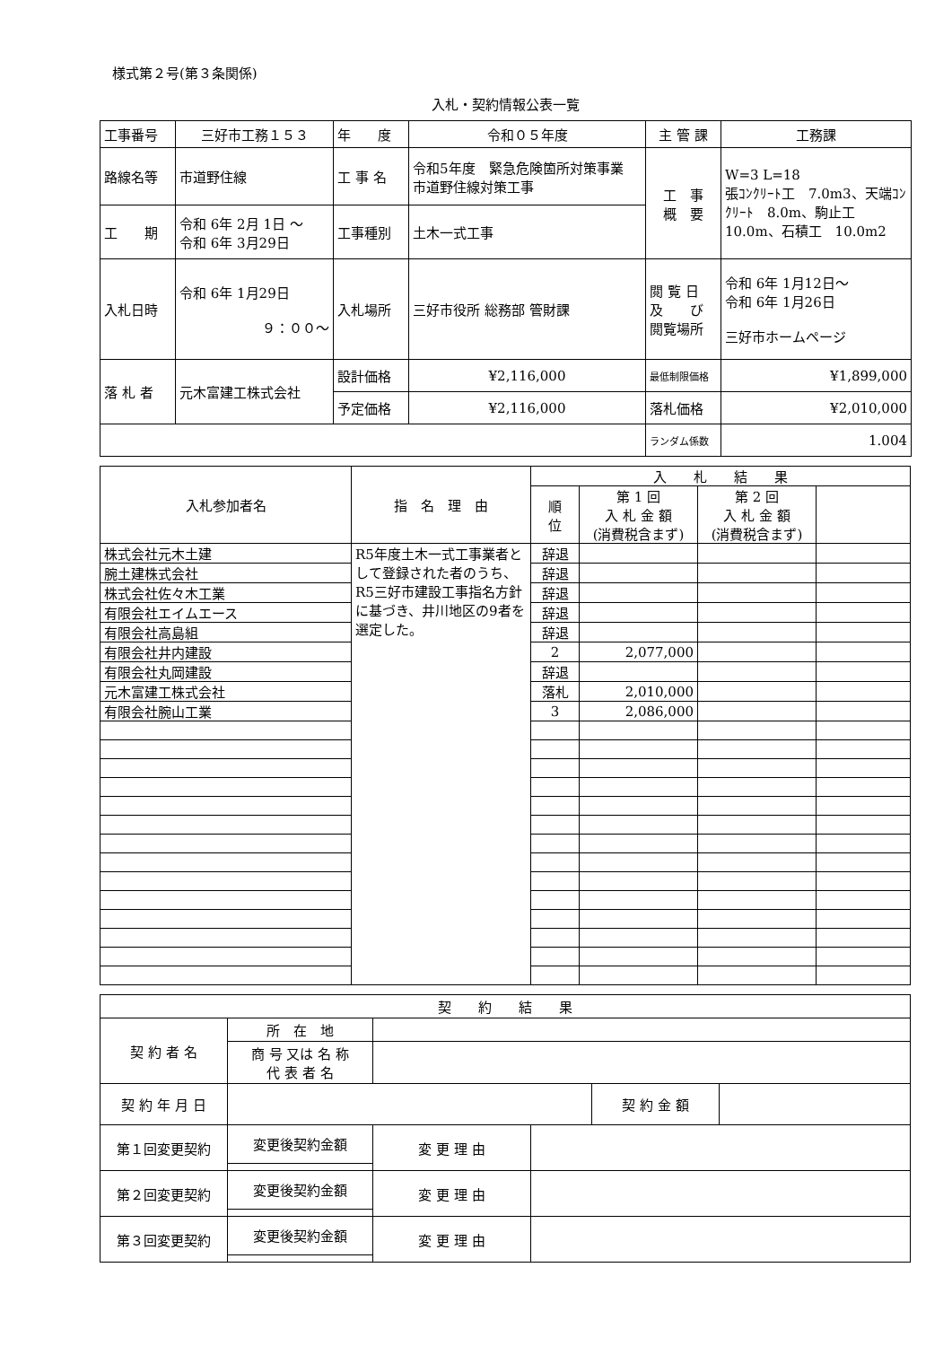様式第２号(第３条関係)
入札・契約情報公表一覧
| 工事番号 | 三好市工務１５３ | 年 度 | 令和０５年度 | 主 管 課 | 工務課 |
| 路線名等 | 市道野住線 | 工 事 名 | 令和5年度 緊急危険箇所対策事業 市道野住線対策工事 | 工 事 概 要 | W=3 L=18 張ｺﾝｸﾘｰﾄ工 7.0m3、天端ｺﾝｸﾘｰﾄ 8.0m、駒止工 10.0m、石積工 10.0m2 |
| 工 期 | 令和 6年 2月 1日 ～ 令和 6年 3月29日 | 工事種別 | 土木一式工事 | | |
| 入札日時 | 令和 6年 1月29日 ９：００～ | 入札場所 | 三好市役所 総務部 管財課 | 閲 覧 日 及 び 閲覧場所 | 令和 6年 1月12日～ 令和 6年 1月26日 三好市ホームページ |
| 落 札 者 | 元木富建工株式会社 | 設計価格 | ¥2,116,000 | 最低制限価格 | ¥1,899,000 |
| | | 予定価格 | ¥2,116,000 | 落札価格 | ¥2,010,000 |
| | | | | ランダム係数 | 1.004 |
| 入札参加者名 | 指 名 理 由 | 入 札 結 果 | | | |
| | | 順 位 | 第 1 回 入 札 金 額 (消費税含まず) | 第 2 回 入 札 金 額 (消費税含まず) | |
| 株式会社元木土建 | R5年度土木一式工事業者として登録された者のうち、R5三好市建設工事指名方針に基づき、井川地区の9者を選定した。 | 辞退 | | | |
| 腕土建株式会社 | | 辞退 | | | |
| 株式会社佐々木工業 | | 辞退 | | | |
| 有限会社エイムエース | | 辞退 | | | |
| 有限会社高島組 | | 辞退 | | | |
| 有限会社井内建設 | | 2 | 2,077,000 | | |
| 有限会社丸岡建設 | | 辞退 | | | |
| 元木富建工株式会社 | | 落札 | 2,010,000 | | |
| 有限会社腕山工業 | | 3 | 2,086,000 | | |
| 契 約 結 果 | | | | | |
| 契 約 者 名 | 所 在 地 | | | | |
| | 商 号 又は 名 称 代 表 者 名 | | | | |
| 契 約 年 月 日 | | | | 契 約 金 額 | |
| 第１回変更契約 | 変更後契約金額 | 変 更 理 由 | | | |
| 第２回変更契約 | 変更後契約金額 | 変 更 理 由 | | | |
| 第３回変更契約 | 変更後契約金額 | 変 更 理 由 | | | |